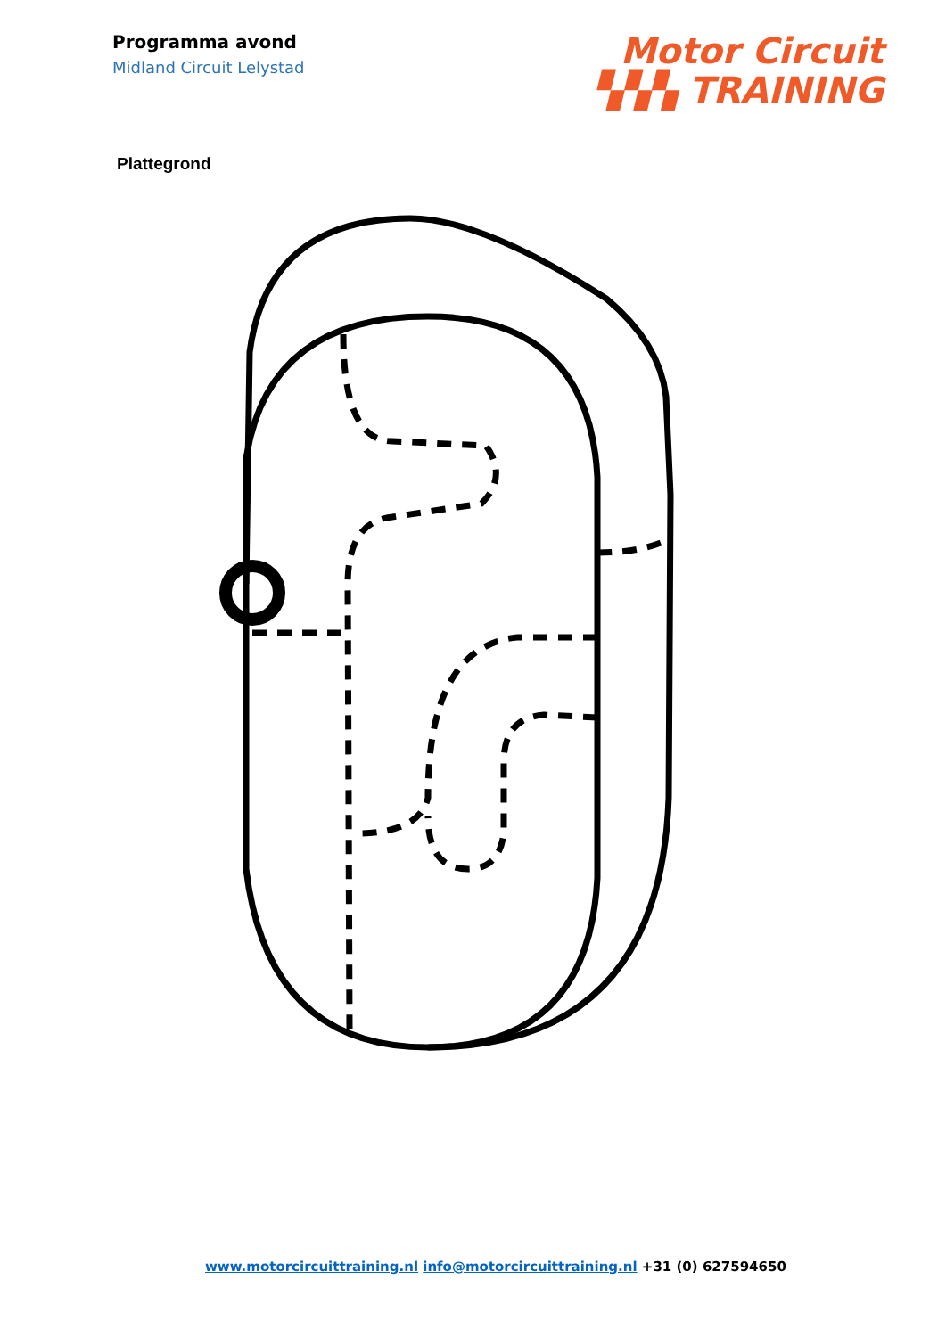Programma avond
Midland Circuit Lelystad
Motor Circuit
▚▚▚ TRAINING
Plattegrond
www.motorcircuittraining.nl info@motorcircuittraining.nl +31 (0) 627594650